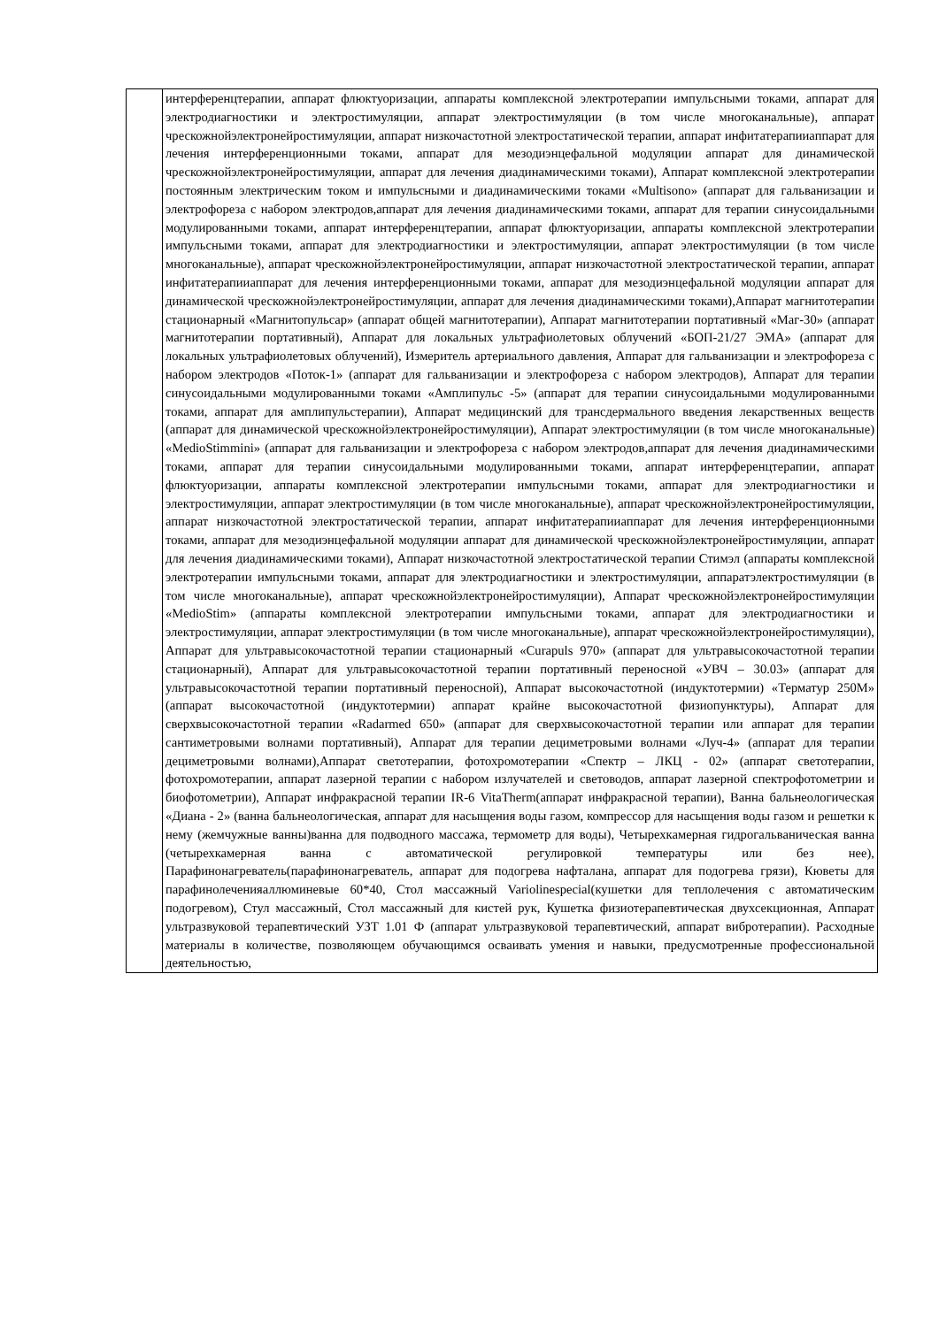| | интерференцтерапии, аппарат флюктуоризации, аппараты комплексной электротерапии импульсными токами, аппарат для электродиагностики и электростимуляции, аппарат электростимуляции (в том числе многоканальные), аппарат чрескожнойэлектронейростимуляции, аппарат низкочастотной электростатической терапии, аппарат инфитатерапииаппарат для лечения интерференционными токами, аппарат для мезодиэнцефальной модуляции аппарат для динамической чрескожнойэлектронейростимуляции, аппарат для лечения диадинамическими токами), Аппарат комплексной электротерапии постоянным электрическим током и импульсными и диадинамическими токами «Multisono» (аппарат для гальванизации и электрофореза с набором электродов,аппарат для лечения диадинамическими токами, аппарат для терапии синусоидальными модулированными токами, аппарат интерференцтерапии, аппарат флюктуоризации, аппараты комплексной электротерапии импульсными токами, аппарат для электродиагностики и электростимуляции, аппарат электростимуляции (в том числе многоканальные), аппарат чрескожнойэлектронейростимуляции, аппарат низкочастотной электростатической терапии, аппарат инфитатерапииаппарат для лечения интерференционными токами, аппарат для мезодиэнцефальной модуляции аппарат для динамической чрескожнойэлектронейростимуляции, аппарат для лечения диадинамическими токами),Аппарат магнитотерапии стационарный «Магнитопульсар» (аппарат общей магнитотерапии), Аппарат магнитотерапии портативный «Маг-30» (аппарат магнитотерапии портативный), Аппарат для локальных ультрафиолетовых облучений «БОП-21/27 ЭМА» (аппарат для локальных ультрафиолетовых облучений), Измеритель артериального давления, Аппарат для гальванизации и электрофореза с набором электродов «Поток-1» (аппарат для гальванизации и электрофореза с набором электродов), Аппарат для терапии синусоидальными модулированными токами «Амплипульс -5» (аппарат для терапии синусоидальными модулированными токами, аппарат для амплипульстерапии), Аппарат медицинский для трансдермального введения лекарственных веществ (аппарат для динамической чрескожнойэлектронейростимуляции), Аппарат электростимуляции (в том числе многоканальные) «MedioStimmini» (аппарат для гальванизации и электрофореза с набором электродов,аппарат для лечения диадинамическими токами, аппарат для терапии синусоидальными модулированными токами, аппарат интерференцтерапии, аппарат флюктуоризации, аппараты комплексной электротерапии импульсными токами, аппарат для электродиагностики и электростимуляции, аппарат электростимуляции (в том числе многоканальные), аппарат чрескожнойэлектронейростимуляции, аппарат низкочастотной электростатической терапии, аппарат инфитатерапииаппарат для лечения интерференционными токами, аппарат для мезодиэнцефальной модуляции аппарат для динамической чрескожнойэлектронейростимуляции, аппарат для лечения диадинамическими токами), Аппарат низкочастотной электростатической терапии Стимэл (аппараты комплексной электротерапии импульсными токами, аппарат для электродиагностики и электростимуляции, аппаратэлектростимуляции (в том числе многоканальные), аппарат чрескожнойэлектронейростимуляции), Аппарат чрескожнойэлектронейростимуляции «MedioStim» (аппараты комплексной электротерапии импульсными токами, аппарат для электродиагностики и электростимуляции, аппарат электростимуляции (в том числе многоканальные), аппарат чрескожнойэлектронейростимуляции), Аппарат для ультравысокочастотной терапии стационарный «Curapuls 970» (аппарат для ультравысокочастотной терапии стационарный), Аппарат для ультравысокочастотной терапии портативный переносной «УВЧ – 30.03» (аппарат для ультравысокочастотной терапии портативный переносной), Аппарат высокочастотной (индуктотермии) «Терматур 250М» (аппарат высокочастотной (индуктотермии) аппарат крайне высокочастотной физиопунктуры), Аппарат для сверхвысокочастотной терапии «Radarmed 650» (аппарат для сверхвысокочастотной терапии или аппарат для терапии сантиметровыми волнами портативный), Аппарат для терапии дециметровыми волнами «Луч-4» (аппарат для терапии дециметровыми волнами),Аппарат светотерапии, фотохромотерапии «Спектр – ЛКЦ - 02» (аппарат светотерапии, фотохромотерапии, аппарат лазерной терапии с набором излучателей и световодов, аппарат лазерной спектрофотометрии и биофотометрии), Аппарат инфракрасной терапии IR-6 VitaTherm(аппарат инфракрасной терапии), Ванна бальнеологическая «Диана - 2» (ванна бальнеологическая, аппарат для насыщения воды газом, компрессор для насыщения воды газом и решетки к нему (жемчужные ванны)ванна для подводного массажа, термометр для воды), Четырехкамерная гидрогальваническая ванна (четырехкамерная ванна с автоматической регулировкой температуры или без нее), Парафинонагреватель(парафинонагреватель, аппарат для подогрева нафталана, аппарат для подогрева грязи), Кюветы для парафинолеченияаллюминевые 60*40, Стол массажный Variolinespecial(кушетки для теплолечения с автоматическим подогревом), Стул массажный, Стол массажный для кистей рук, Кушетка физиотерапевтическая двухсекционная, Аппарат ультразвуковой терапевтический УЗТ 1.01 Ф (аппарат ультразвуковой терапевтический, аппарат вибротерапии). Расходные материалы в количестве, позволяющем обучающимся осваивать умения и навыки, предусмотренные профессиональной деятельностью, |